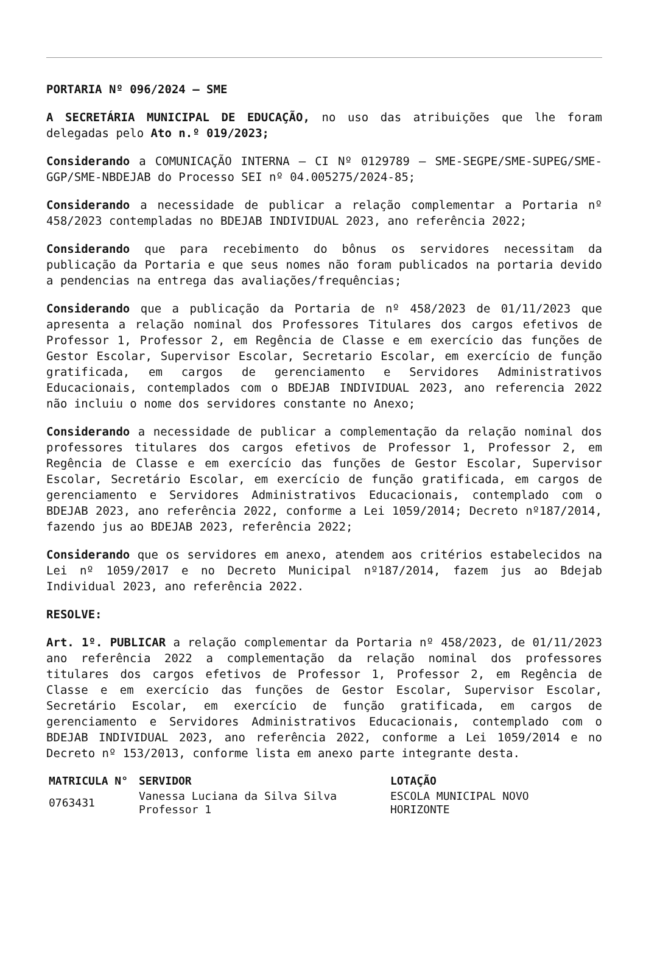PORTARIA Nº 096/2024 – SME
A SECRETÁRIA MUNICIPAL DE EDUCAÇÃO, no uso das atribuições que lhe foram delegadas pelo Ato n.º 019/2023;
Considerando a COMUNICAÇÃO INTERNA – CI Nº 0129789 – SME-SEGPE/SME-SUPEG/SME-GGP/SME-NBDEJAB do Processo SEI nº 04.005275/2024-85;
Considerando a necessidade de publicar a relação complementar a Portaria nº 458/2023 contempladas no BDEJAB INDIVIDUAL 2023, ano referência 2022;
Considerando que para recebimento do bônus os servidores necessitam da publicação da Portaria e que seus nomes não foram publicados na portaria devido a pendencias na entrega das avaliações/frequências;
Considerando que a publicação da Portaria de nº 458/2023 de 01/11/2023 que apresenta a relação nominal dos Professores Titulares dos cargos efetivos de Professor 1, Professor 2, em Regência de Classe e em exercício das funções de Gestor Escolar, Supervisor Escolar, Secretario Escolar, em exercício de função gratificada, em cargos de gerenciamento e Servidores Administrativos Educacionais, contemplados com o BDEJAB INDIVIDUAL 2023, ano referencia 2022 não incluiu o nome dos servidores constante no Anexo;
Considerando a necessidade de publicar a complementação da relação nominal dos professores titulares dos cargos efetivos de Professor 1, Professor 2, em Regência de Classe e em exercício das funções de Gestor Escolar, Supervisor Escolar, Secretário Escolar, em exercício de função gratificada, em cargos de gerenciamento e Servidores Administrativos Educacionais, contemplado com o BDEJAB 2023, ano referência 2022, conforme a Lei 1059/2014; Decreto nº187/2014, fazendo jus ao BDEJAB 2023, referência 2022;
Considerando que os servidores em anexo, atendem aos critérios estabelecidos na Lei nº 1059/2017 e no Decreto Municipal nº187/2014, fazem jus ao Bdejab Individual 2023, ano referência 2022.
RESOLVE:
Art. 1º. PUBLICAR a relação complementar da Portaria nº 458/2023, de 01/11/2023 ano referência 2022 a complementação da relação nominal dos professores titulares dos cargos efetivos de Professor 1, Professor 2, em Regência de Classe e em exercício das funções de Gestor Escolar, Supervisor Escolar, Secretário Escolar, em exercício de função gratificada, em cargos de gerenciamento e Servidores Administrativos Educacionais, contemplado com o BDEJAB INDIVIDUAL 2023, ano referência 2022, conforme a Lei 1059/2014 e no Decreto nº 153/2013, conforme lista em anexo parte integrante desta.
| MATRICULA N° | SERVIDOR | LOTAÇÃO |
| --- | --- | --- |
| 0763431 | Vanessa Luciana da Silva Silva Professor 1 | ESCOLA MUNICIPAL NOVO HORIZONTE |